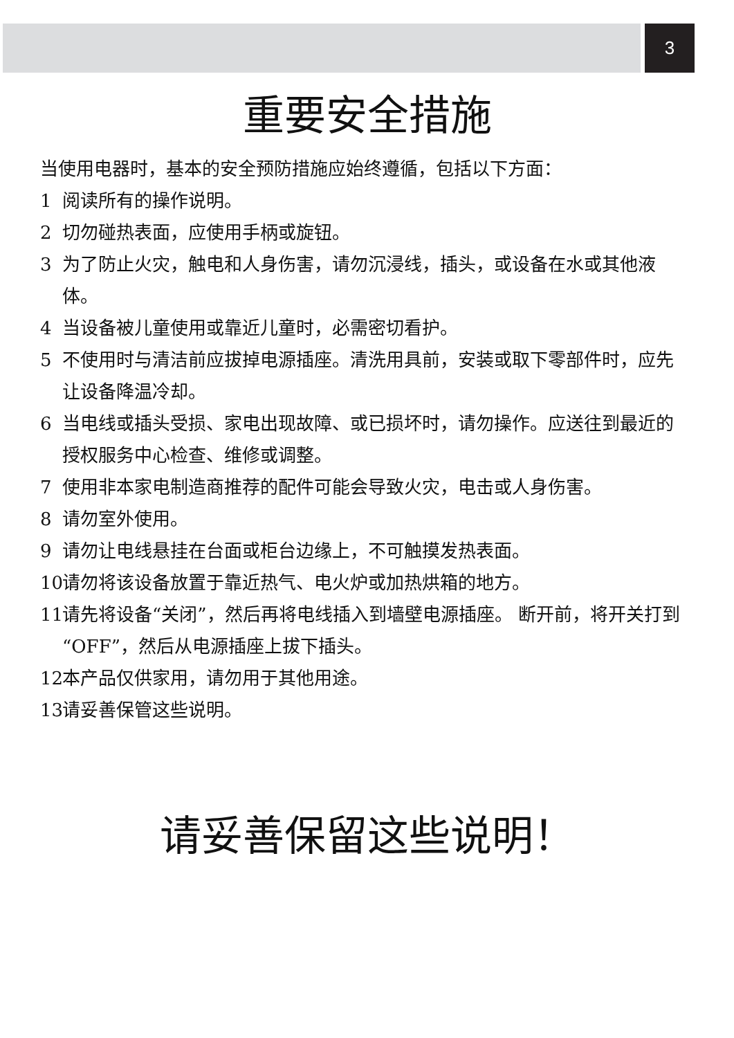3
重要安全措施
当使用电器时，基本的安全预防措施应始终遵循，包括以下方面：
1 阅读所有的操作说明。
2 切勿碰热表面，应使用手柄或旋钮。
3 为了防止火灾，触电和人身伤害，请勿沉浸线，插头，或设备在水或其他液体。
4 当设备被儿童使用或靠近儿童时，必需密切看护。
5 不使用时与清洁前应拔掉电源插座。清洗用具前，安装或取下零部件时，应先让设备降温冷却。
6 当电线或插头受损、家电出现故障、或已损坏时，请勿操作。应送往到最近的授权服务中心检查、维修或调整。
7 使用非本家电制造商推荐的配件可能会导致火灾，电击或人身伤害。
8 请勿室外使用。
9 请勿让电线悬挂在台面或柜台边缘上，不可触摸发热表面。
10 请勿将该设备放置于靠近热气、电火炉或加热烘箱的地方。
11 请先将设备“关闭”，然后再将电线插入到墙壁电源插座。 断开前，将开关打到“OFF”，然后从电源插座上拔下插头。
12 本产品仅供家用，请勿用于其他用途。
13 请妥善保管这些说明。
请妥善保留这些说明！